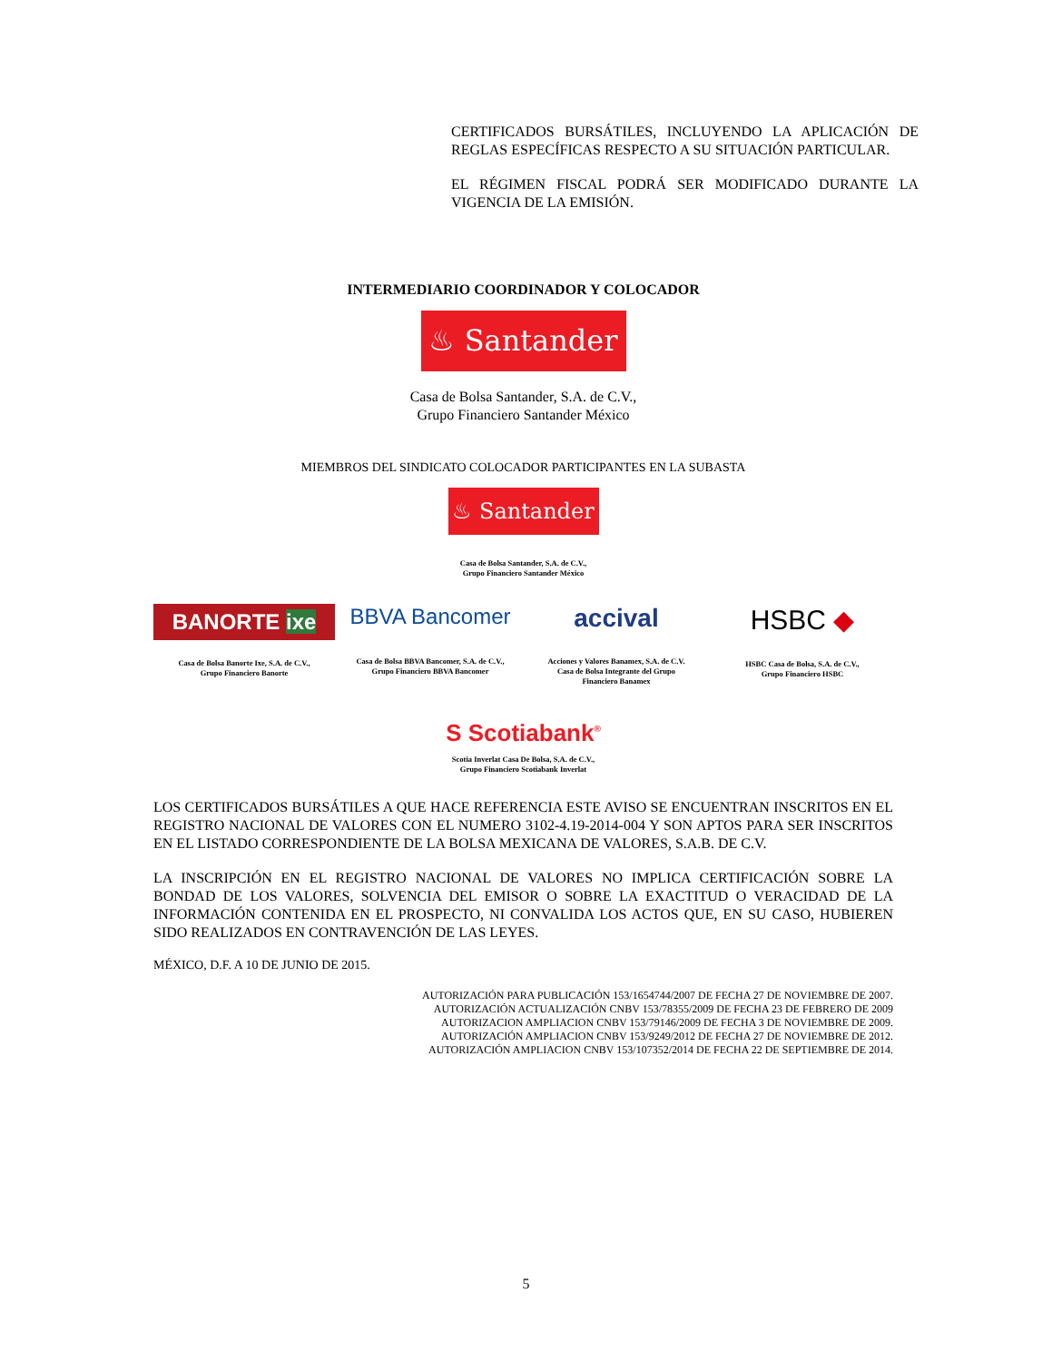CERTIFICADOS BURSÁTILES, INCLUYENDO LA APLICACIÓN DE REGLAS ESPECÍFICAS RESPECTO A SU SITUACIÓN PARTICULAR.
EL RÉGIMEN FISCAL PODRÁ SER MODIFICADO DURANTE LA VIGENCIA DE LA EMISIÓN.
INTERMEDIARIO COORDINADOR Y COLOCADOR
♨ Santander
Casa de Bolsa Santander, S.A. de C.V.,
Grupo Financiero Santander México
MIEMBROS DEL SINDICATO COLOCADOR PARTICIPANTES EN LA SUBASTA
♨ Santander
Casa de Bolsa Santander, S.A. de C.V.,
Grupo Financiero Santander México
BANORTE ixe
Casa de Bolsa Banorte Ixe, S.A. de C.V.,
Grupo Financiero Banorte
BBVA Bancomer
Casa de Bolsa BBVA Bancomer, S.A. de C.V.,
Grupo Financiero BBVA Bancomer
accival
Acciones y Valores Banamex, S.A. de C.V.
Casa de Bolsa Integrante del Grupo
Financiero Banamex
HSBC ◆
HSBC Casa de Bolsa, S.A. de C.V.,
Grupo Financiero HSBC
S Scotiabank<sup>®</sup>
Scotia Inverlat Casa De Bolsa, S.A. de C.V.,
Grupo Financiero Scotiabank Inverlat
LOS CERTIFICADOS BURSÁTILES A QUE HACE REFERENCIA ESTE AVISO SE ENCUENTRAN INSCRITOS EN EL REGISTRO NACIONAL DE VALORES CON EL NUMERO 3102-4.19-2014-004 Y SON APTOS PARA SER INSCRITOS EN EL LISTADO CORRESPONDIENTE DE LA BOLSA MEXICANA DE VALORES, S.A.B. DE C.V.
LA INSCRIPCIÓN EN EL REGISTRO NACIONAL DE VALORES NO IMPLICA CERTIFICACIÓN SOBRE LA BONDAD DE LOS VALORES, SOLVENCIA DEL EMISOR O SOBRE LA EXACTITUD O VERACIDAD DE LA INFORMACIÓN CONTENIDA EN EL PROSPECTO, NI CONVALIDA LOS ACTOS QUE, EN SU CASO, HUBIEREN SIDO REALIZADOS EN CONTRAVENCIÓN DE LAS LEYES.
MÉXICO, D.F. A 10 DE JUNIO DE 2015.
AUTORIZACIÓN PARA PUBLICACIÓN 153/1654744/2007 DE FECHA 27 DE NOVIEMBRE DE 2007.
AUTORIZACIÓN ACTUALIZACIÓN CNBV 153/78355/2009 DE FECHA 23 DE FEBRERO DE 2009
AUTORIZACION AMPLIACION CNBV 153/79146/2009 DE FECHA 3 DE NOVIEMBRE DE 2009.
AUTORIZACIÓN AMPLIACION CNBV 153/9249/2012 DE FECHA 27 DE NOVIEMBRE DE 2012.
AUTORIZACIÓN AMPLIACION CNBV 153/107352/2014 DE FECHA 22 DE SEPTIEMBRE DE 2014.
5